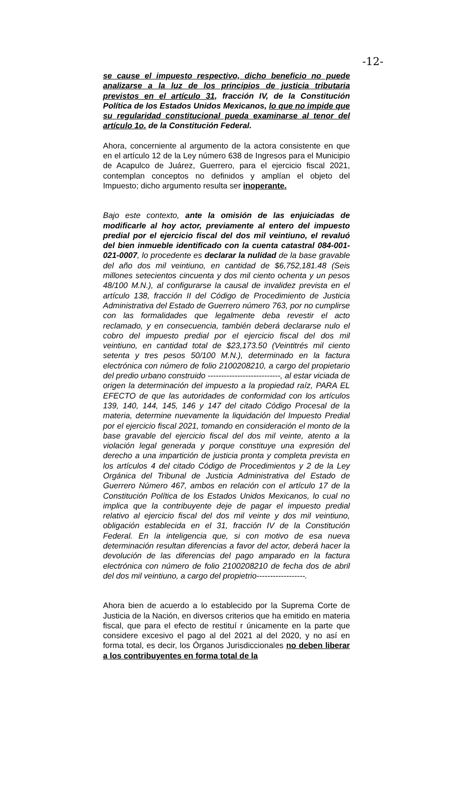-12-
se cause el impuesto respectivo, dicho beneficio no puede analizarse a la luz de los principios de justicia tributaria previstos en el artículo 31, fracción IV, de la Constitución Política de los Estados Unidos Mexicanos, lo que no impide que su regularidad constitucional pueda examinarse al tenor del artículo 1o. de la Constitución Federal.
Ahora, concerniente al argumento de la actora consistente en que en el artículo 12 de la Ley número 638 de Ingresos para el Municipio de Acapulco de Juárez, Guerrero, para el ejercicio fiscal 2021, contemplan conceptos no definidos y amplían el objeto del Impuesto; dicho argumento resulta ser inoperante.
Bajo este contexto, ante la omisión de las enjuiciadas de modificarle al hoy actor, previamente al entero del impuesto predial por el ejercicio fiscal del dos mil veintiuno, el revaluó del bien inmueble identificado con la cuenta catastral 084-001-021-0007, lo procedente es declarar la nulidad de la base gravable del año dos mil veintiuno, en cantidad de $6,752,181.48 (Seis millones setecientos cincuenta y dos mil ciento ochenta y un pesos 48/100 M.N.), al configurarse la causal de invalidez prevista en el artículo 138, fracción II del Código de Procedimiento de Justicia Administrativa del Estado de Guerrero número 763, por no cumplirse con las formalidades que legalmente deba revestir el acto reclamado, y en consecuencia, también deberá declararse nulo el cobro del impuesto predial por el ejercicio fiscal del dos mil veintiuno, en cantidad total de $23,173.50 (Veintitrés mil ciento setenta y tres pesos 50/100 M.N.), determinado en la factura electrónica con número de folio 2100208210, a cargo del propietario del predio urbano construido ---------------------------, al estar viciada de origen la determinación del impuesto a la propiedad raíz, PARA EL EFECTO de que las autoridades de conformidad con los artículos 139, 140, 144, 145, 146 y 147 del citado Código Procesal de la materia, determine nuevamente la liquidación del Impuesto Predial por el ejercicio fiscal 2021, tomando en consideración el monto de la base gravable del ejercicio fiscal del dos mil veinte, atento a la violación legal generada y porque constituye una expresión del derecho a una impartición de justicia pronta y completa prevista en los artículos 4 del citado Código de Procedimientos y 2 de la Ley Orgánica del Tribunal de Justicia Administrativa del Estado de Guerrero Número 467, ambos en relación con el artículo 17 de la Constitución Política de los Estados Unidos Mexicanos, lo cual no implica que la contribuyente deje de pagar el impuesto predial relativo al ejercicio fiscal del dos mil veinte y dos mil veintiuno, obligación establecida en el 31, fracción IV de la Constitución Federal. En la inteligencia que, si con motivo de esa nueva determinación resultan diferencias a favor del actor, deberá hacer la devolución de las diferencias del pago amparado en la factura electrónica con número de folio 2100208210 de fecha dos de abril del dos mil veintiuno, a cargo del propietrio------------------.
Ahora bien de acuerdo a lo establecido por la Suprema Corte de Justicia de la Nación, en diversos criterios que ha emitido en materia fiscal, que para el efecto de restituí r únicamente en la parte que considere excesivo el pago al del 2021 al del 2020, y no así en forma total, es decir, los Órganos Jurisdiccionales no deben liberar a los contribuyentes en forma total de la